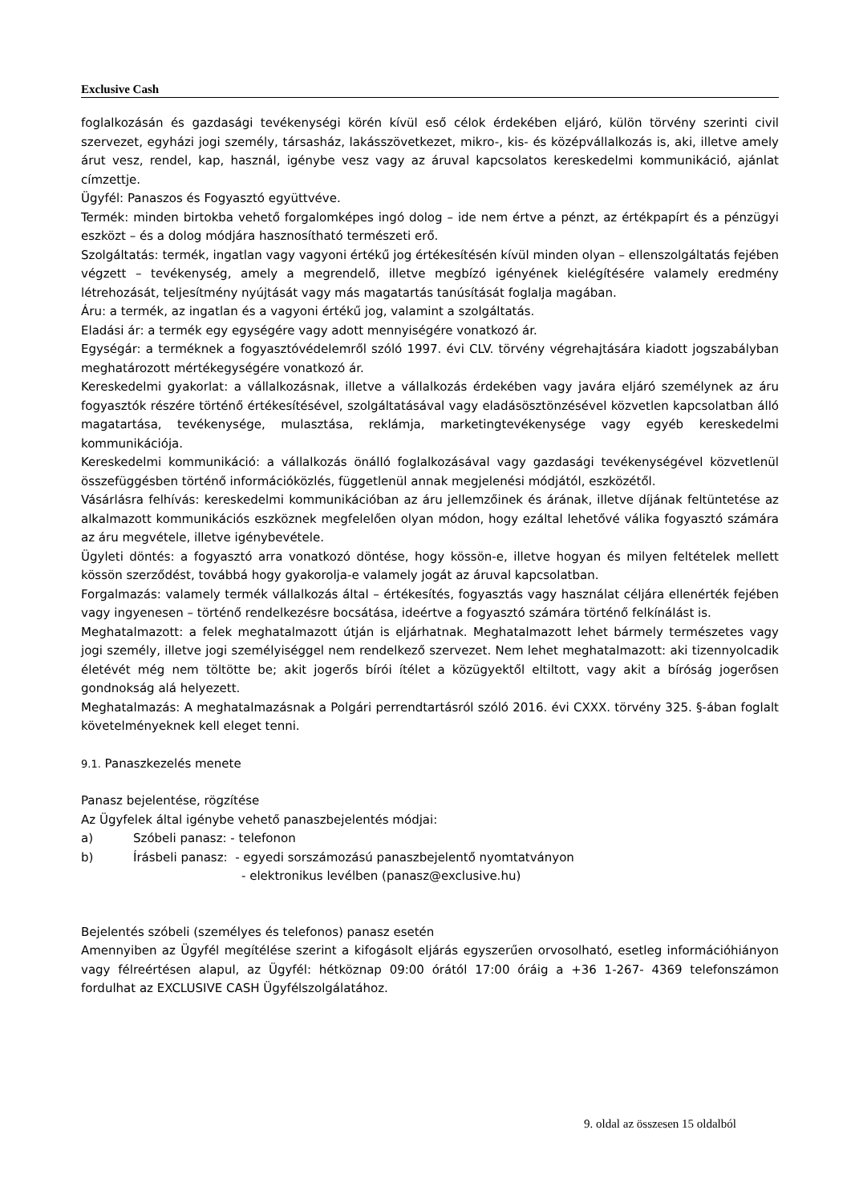Exclusive Cash
foglalkozásán és gazdasági tevékenységi körén kívül eső célok érdekében eljáró, külön törvény szerinti civil szervezet, egyházi jogi személy, társasház, lakásszövetkezet, mikro-, kis- és középvállalkozás is, aki, illetve amely árut vesz, rendel, kap, használ, igénybe vesz vagy az áruval kapcsolatos kereskedelmi kommunikáció, ajánlat címzettje.
Ügyfél: Panaszos és Fogyasztó együttvéve.
Termék: minden birtokba vehető forgalomképes ingó dolog – ide nem értve a pénzt, az értékpapírt és a pénzügyi eszközt – és a dolog módjára hasznosítható természeti erő.
Szolgáltatás: termék, ingatlan vagy vagyoni értékű jog értékesítésén kívül minden olyan – ellenszolgáltatás fejében végzett – tevékenység, amely a megrendelő, illetve megbízó igényének kielégítésére valamely eredmény létrehozását, teljesítmény nyújtását vagy más magatartás tanúsítását foglalja magában.
Áru: a termék, az ingatlan és a vagyoni értékű jog, valamint a szolgáltatás.
Eladási ár: a termék egy egységére vagy adott mennyiségére vonatkozó ár.
Egységár: a terméknek a fogyasztóvédelemről szóló 1997. évi CLV. törvény végrehajtására kiadott jogszabályban meghatározott mértékegységére vonatkozó ár.
Kereskedelmi gyakorlat: a vállalkozásnak, illetve a vállalkozás érdekében vagy javára eljáró személynek az áru fogyasztók részére történő értékesítésével, szolgáltatásával vagy eladásösztönzésével közvetlen kapcsolatban álló magatartása, tevékenysége, mulasztása, reklámja, marketingtevékenysége vagy egyéb kereskedelmi kommunikációja.
Kereskedelmi kommunikáció: a vállalkozás önálló foglalkozásával vagy gazdasági tevékenységével közvetlenül összefüggésben történő információközlés, függetlenül annak megjelenési módjától, eszközétől.
Vásárlásra felhívás: kereskedelmi kommunikációban az áru jellemzőinek és árának, illetve díjának feltüntetése az alkalmazott kommunikációs eszköznek megfelelően olyan módon, hogy ezáltal lehetővé válika fogyasztó számára az áru megvétele, illetve igénybevétele.
Ügyleti döntés: a fogyasztó arra vonatkozó döntése, hogy kössön-e, illetve hogyan és milyen feltételek mellett kössön szerződést, továbbá hogy gyakorolja-e valamely jogát az áruval kapcsolatban.
Forgalmazás: valamely termék vállalkozás által – értékesítés, fogyasztás vagy használat céljára ellenérték fejében vagy ingyenesen – történő rendelkezésre bocsátása, ideértve a fogyasztó számára történő felkínálást is.
Meghatalmazott: a felek meghatalmazott útján is eljárhatnak. Meghatalmazott lehet bármely természetes vagy jogi személy, illetve jogi személyiséggel nem rendelkező szervezet. Nem lehet meghatalmazott: aki tizennyolcadik életévét még nem töltötte be; akit jogerős bírói ítélet a közügyektől eltiltott, vagy akit a bíróság jogerősen gondnokság alá helyezett.
Meghatalmazás: A meghatalmazásnak a Polgári perrendtartásról szóló 2016. évi CXXX. törvény 325. §-ában foglalt követelményeknek kell eleget tenni.
9.1. Panaszkezelés menete
Panasz bejelentése, rögzítése
Az Ügyfelek által igénybe vehető panaszbejelentés módjai:
a) Szóbeli panasz: - telefonon
b) Írásbeli panasz: - egyedi sorszámozású panaszbejelentő nyomtatványon
- elektronikus levélben (panasz@exclusive.hu)
Bejelentés szóbeli (személyes és telefonos) panasz esetén
Amennyiben az Ügyfél megítélése szerint a kifogásolt eljárás egyszerűen orvosolható, esetleg információhiányon vagy félreértésen alapul, az Ügyfél: hétköznap 09:00 órától 17:00 óráig a +36 1-267- 4369 telefonszámon fordulhat az EXCLUSIVE CASH Ügyfélszolgálatához.
9. oldal az összesen 15 oldalból